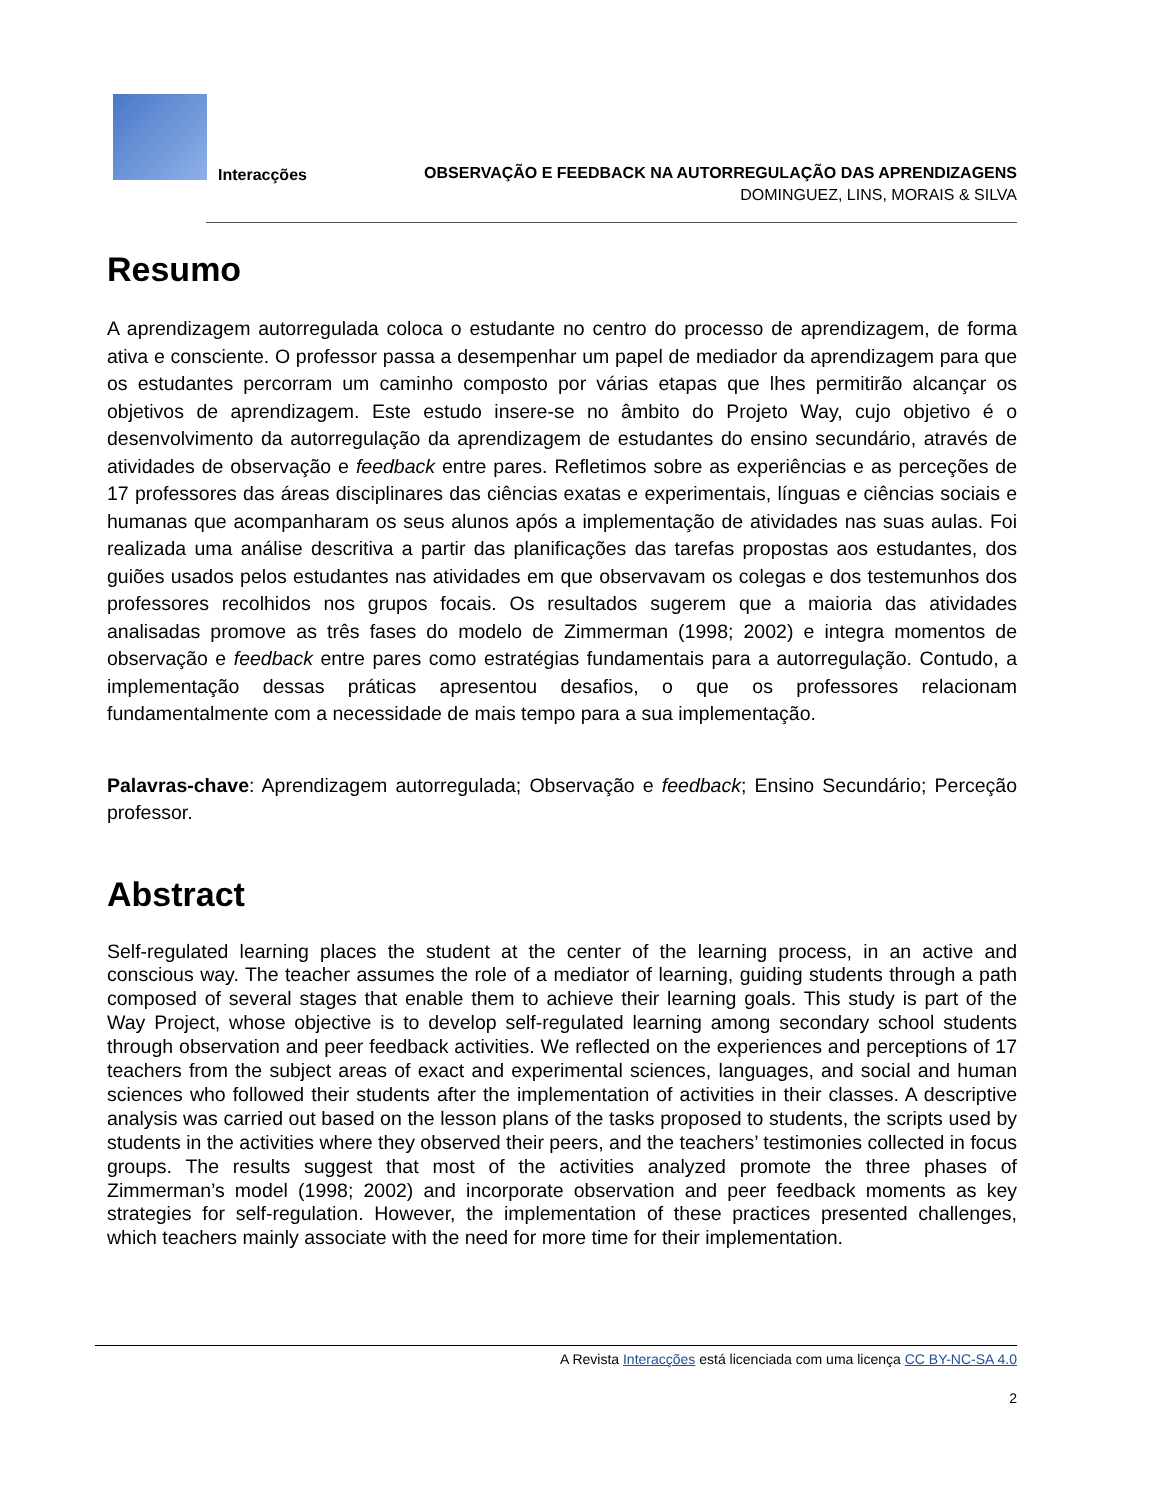Interacções
OBSERVAÇÃO E FEEDBACK NA AUTORREGULAÇÃO DAS APRENDIZAGENS
DOMINGUEZ, LINS, MORAIS & SILVA
Resumo
A aprendizagem autorregulada coloca o estudante no centro do processo de aprendizagem, de forma ativa e consciente. O professor passa a desempenhar um papel de mediador da aprendizagem para que os estudantes percorram um caminho composto por várias etapas que lhes permitirão alcançar os objetivos de aprendizagem. Este estudo insere-se no âmbito do Projeto Way, cujo objetivo é o desenvolvimento da autorregulação da aprendizagem de estudantes do ensino secundário, através de atividades de observação e feedback entre pares. Refletimos sobre as experiências e as perceções de 17 professores das áreas disciplinares das ciências exatas e experimentais, línguas e ciências sociais e humanas que acompanharam os seus alunos após a implementação de atividades nas suas aulas. Foi realizada uma análise descritiva a partir das planificações das tarefas propostas aos estudantes, dos guiões usados pelos estudantes nas atividades em que observavam os colegas e dos testemunhos dos professores recolhidos nos grupos focais. Os resultados sugerem que a maioria das atividades analisadas promove as três fases do modelo de Zimmerman (1998; 2002) e integra momentos de observação e feedback entre pares como estratégias fundamentais para a autorregulação. Contudo, a implementação dessas práticas apresentou desafios, o que os professores relacionam fundamentalmente com a necessidade de mais tempo para a sua implementação.
Palavras-chave: Aprendizagem autorregulada; Observação e feedback; Ensino Secundário; Perceção professor.
Abstract
Self-regulated learning places the student at the center of the learning process, in an active and conscious way. The teacher assumes the role of a mediator of learning, guiding students through a path composed of several stages that enable them to achieve their learning goals. This study is part of the Way Project, whose objective is to develop self-regulated learning among secondary school students through observation and peer feedback activities. We reflected on the experiences and perceptions of 17 teachers from the subject areas of exact and experimental sciences, languages, and social and human sciences who followed their students after the implementation of activities in their classes. A descriptive analysis was carried out based on the lesson plans of the tasks proposed to students, the scripts used by students in the activities where they observed their peers, and the teachers’ testimonies collected in focus groups. The results suggest that most of the activities analyzed promote the three phases of Zimmerman’s model (1998; 2002) and incorporate observation and peer feedback moments as key strategies for self-regulation. However, the implementation of these practices presented challenges, which teachers mainly associate with the need for more time for their implementation.
A Revista Interacções está licenciada com uma licença CC BY-NC-SA 4.0
2